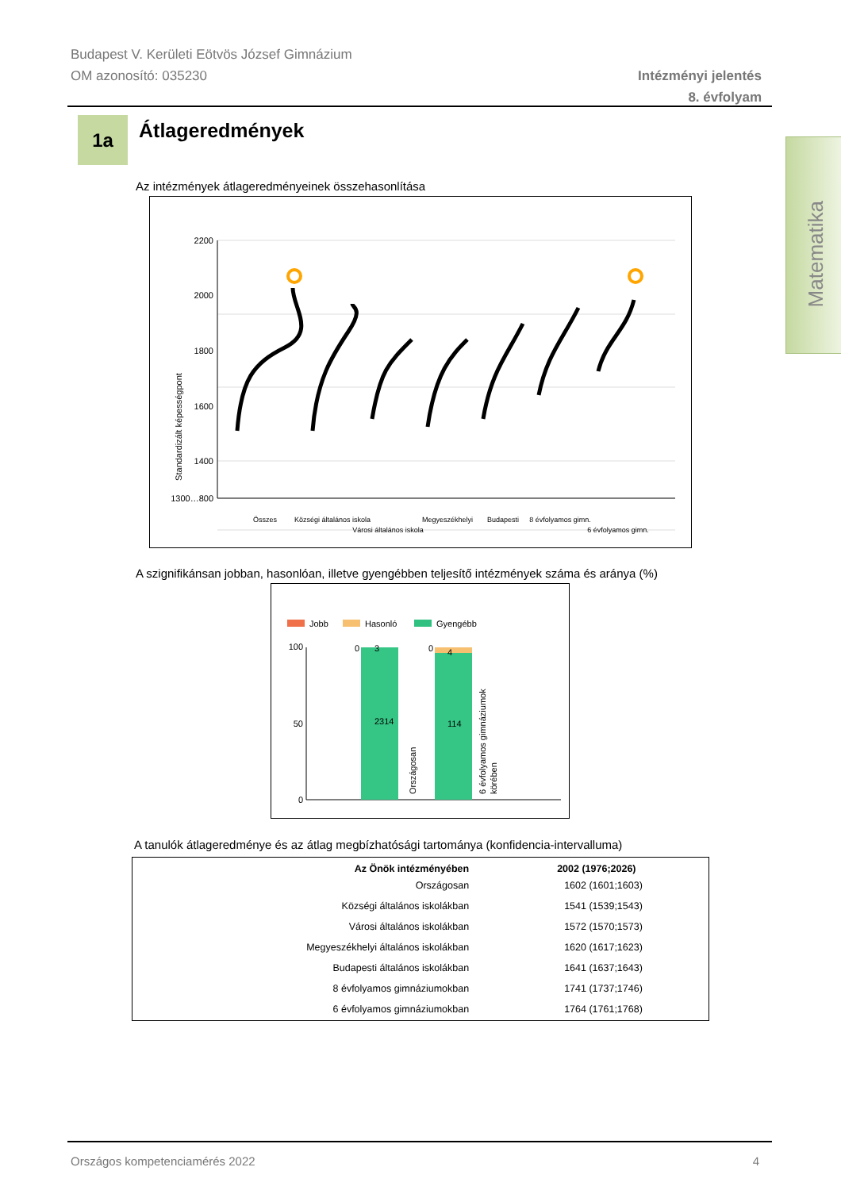Budapest V. Kerületi Eötvös József Gimnázium
OM azonosító: 035230
Intézményi jelentés
8. évfolyam
1a Átlageredmények
Matematika
Az intézmények átlageredményeinek összehasonlítása
Standardizált képességpont
2200
2000
1800
1600
1400
1300…800
Összes
Községi általános iskola
Városi általános iskola
Megyeszékhelyi
Budapesti
8 évfolyamos gimn.
6 évfolyamos gimn.
A szignifikánsan jobban, hasonlóan, illetve gyengébben teljesítő intézmények száma és aránya (%)
Jobb
Hasonló
Gyengébb
100
50
0
2314
3
0
114
4
0
Országosan
6 évfolyamos gimnáziumok
körében
A tanulók átlageredménye és az átlag megbízhatósági tartománya (konfidencia-intervalluma)
| Az Önök intézményében | 2002 (1976;2026) |
| --- | --- |
| Országosan | 1602 (1601;1603) |
| Községi általános iskolákban | 1541 (1539;1543) |
| Városi általános iskolákban | 1572 (1570;1573) |
| Megyeszékhelyi általános iskolákban | 1620 (1617;1623) |
| Budapesti általános iskolákban | 1641 (1637;1643) |
| 8 évfolyamos gimnáziumokban | 1741 (1737;1746) |
| 6 évfolyamos gimnáziumokban | 1764 (1761;1768) |
Országos kompetenciamérés 2022 4